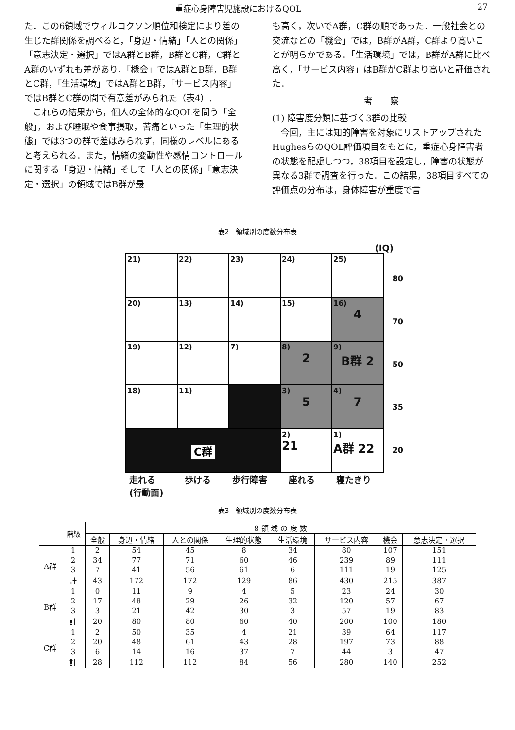重症心身障害児施設におけるQOL 27
た．この6領域でウィルコクソン順位和検定により差の生じた群関係を調べると，「身辺・情緒」「人との関係」「意志決定・選択」ではA群とB群，B群とC群，C群とA群のいずれも差があり，「機会」ではA群とB群，B群とC群，「生活環境」ではA群とB群，「サービス内容」ではB群とC群の間で有意差がみられた（表4）.
　これらの結果から，個人の全体的なQOLを問う「全般」，および睡眠や食事摂取，苦痛といった「生理的状態」では3つの群で差はみられず，同様のレベルにあると考えられる．また，情緒の変動性や感情コントロールに関する「身辺・情緒」そして「人との関係」「意志決定・選択」の領域ではB群が最
も高く，次いでA群，C群の順であった．一般社会との交流などの「機会」では，B群がA群，C群より高いことが明らかである．「生活環境」では，B群がA群に比べ高く，「サービス内容」はB群がC群より高いと評価された．
考　　察
(1) 障害度分類に基づく3群の比較
　今回，主には知的障害を対象にリストアップされたHughesらのQOL評価項目をもとに，重症心身障害者の状態を配慮しつつ，38項目を設定し，障害の状態が異なる3群で調査を行った．この結果，38項目すべての評価点の分布は，身体障害が重度で言
表2　領域別の度数分布表
(IQ)
80
70
50
35
20
| 21) | 22) | 23) | 24) | 25) |
| 20) | 13) | 14) | 15) | 16) 4 |
| 19) | 12) | 7) | 8) 2 | 9) B群 2 |
| 18) | 11) | | 3) 5 | 4) 7 |
| C群 | | | 2) 21 | 1) A群 22 |
走れる
(行動面) 歩ける 歩行障害 座れる 寝たきり
表3　領域別の度数分布表
| | 階級 | 8 領 域 の 度 数 | | | | | | | |
| --- | --- | --- | --- | --- | --- | --- | --- | --- | --- |
| | | 全般 | 身辺・情緒 | 人との関係 | 生理的状態 | 生活環境 | サービス内容 | 機会 | 意志決定・選択 |
| A群 | 1 | 2 | 54 | 45 | 8 | 34 | 80 | 107 | 151 |
| | 2 | 34 | 77 | 71 | 60 | 46 | 239 | 89 | 111 |
| | 3 | 7 | 41 | 56 | 61 | 6 | 111 | 19 | 125 |
| | 計 | 43 | 172 | 172 | 129 | 86 | 430 | 215 | 387 |
| B群 | 1 | 0 | 11 | 9 | 4 | 5 | 23 | 24 | 30 |
| | 2 | 17 | 48 | 29 | 26 | 32 | 120 | 57 | 67 |
| | 3 | 3 | 21 | 42 | 30 | 3 | 57 | 19 | 83 |
| | 計 | 20 | 80 | 80 | 60 | 40 | 200 | 100 | 180 |
| C群 | 1 | 2 | 50 | 35 | 4 | 21 | 39 | 64 | 117 |
| | 2 | 20 | 48 | 61 | 43 | 28 | 197 | 73 | 88 |
| | 3 | 6 | 14 | 16 | 37 | 7 | 44 | 3 | 47 |
| | 計 | 28 | 112 | 112 | 84 | 56 | 280 | 140 | 252 |